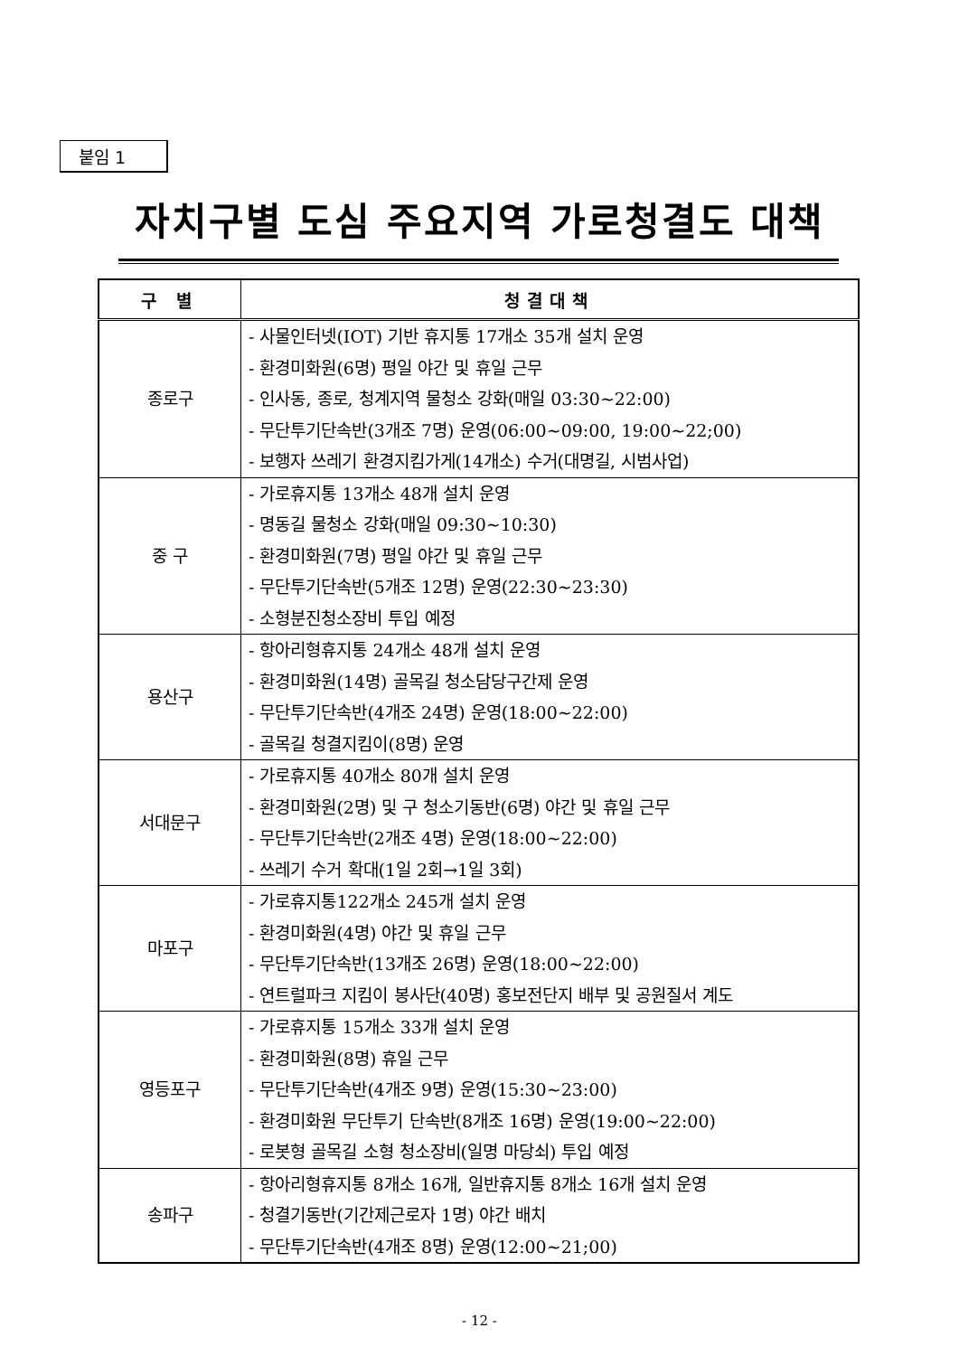붙임 1
자치구별 도심 주요지역 가로청결도 대책
| 구 별 | 청결대책 |
| --- | --- |
| 종로구 | - 사물인터넷(IOT) 기반 휴지통 17개소 35개 설치 운영 - 환경미화원(6명) 평일 야간 및 휴일 근무 - 인사동, 종로, 청계지역 물청소 강화(매일 03:30~22:00) - 무단투기단속반(3개조 7명) 운영(06:00~09:00, 19:00~22;00) - 보행자 쓰레기 환경지킴가게(14개소) 수거(대명길, 시범사업) |
| 중 구 | - 가로휴지통 13개소 48개 설치 운영 - 명동길 물청소 강화(매일 09:30~10:30) - 환경미화원(7명) 평일 야간 및 휴일 근무 - 무단투기단속반(5개조 12명) 운영(22:30~23:30) - 소형분진청소장비 투입 예정 |
| 용산구 | - 항아리형휴지통 24개소 48개 설치 운영 - 환경미화원(14명) 골목길 청소담당구간제 운영 - 무단투기단속반(4개조 24명) 운영(18:00~22:00) - 골목길 청결지킴이(8명) 운영 |
| 서대문구 | - 가로휴지통 40개소 80개 설치 운영 - 환경미화원(2명) 및 구 청소기동반(6명) 야간 및 휴일 근무 - 무단투기단속반(2개조 4명) 운영(18:00~22:00) - 쓰레기 수거 확대(1일 2회→1일 3회) |
| 마포구 | - 가로휴지통122개소 245개 설치 운영 - 환경미화원(4명) 야간 및 휴일 근무 - 무단투기단속반(13개조 26명) 운영(18:00~22:00) - 연트럴파크 지킴이 봉사단(40명) 홍보전단지 배부 및 공원질서 계도 |
| 영등포구 | - 가로휴지통 15개소 33개 설치 운영 - 환경미화원(8명) 휴일 근무 - 무단투기단속반(4개조 9명) 운영(15:30~23:00) - 환경미화원 무단투기 단속반(8개조 16명) 운영(19:00~22:00) - 로봇형 골목길 소형 청소장비(일명 마당쇠) 투입 예정 |
| 송파구 | - 항아리형휴지통 8개소 16개, 일반휴지통 8개소 16개 설치 운영 - 청결기동반(기간제근로자 1명) 야간 배치 - 무단투기단속반(4개조 8명) 운영(12:00~21;00) |
- 12 -